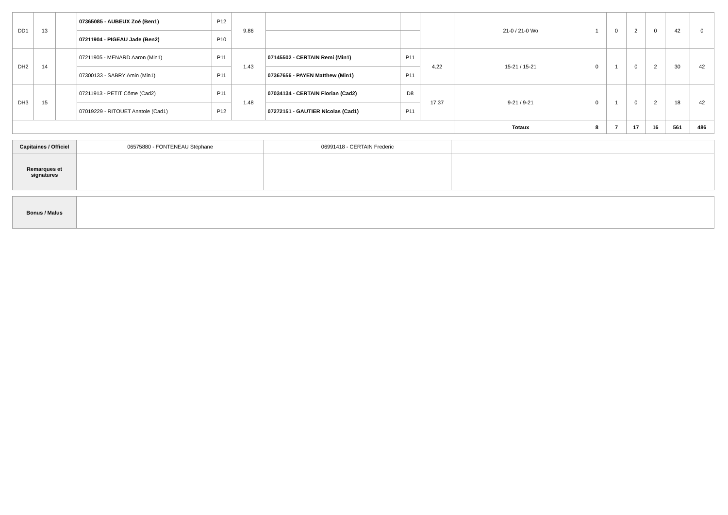| DD1 | 13 | | 07365085 - AUBEUX Zoé (Ben1) | P12 | 9.86 | | | | 21-0 / 21-0 Wo | 1 | 0 | 2 | 0 | 42 | 0 |
| | | | 07211904 - PIGEAU Jade (Ben2) | P10 | | | | | | | | | | | |
| DH2 | 14 | | 07211905 - MENARD Aaron (Min1) | P11 | 1.43 | 07145502 - CERTAIN Remi (Min1) | P11 | 4.22 | 15-21 / 15-21 | 0 | 1 | 0 | 2 | 30 | 42 |
| | | | 07300133 - SABRY Amin (Min1) | P11 | | 07367656 - PAYEN Matthew (Min1) | P11 | | | | | | | | |
| DH3 | 15 | | 07211913 - PETIT Côme (Cad2) | P11 | 1.48 | 07034134 - CERTAIN Florian (Cad2) | D8 | 17.37 | 9-21 / 9-21 | 0 | 1 | 0 | 2 | 18 | 42 |
| | | | 07019229 - RITOUET Anatole (Cad1) | P12 | | 07272151 - GAUTIER Nicolas (Cad1) | P11 | | | | | | | | |
| | | | | | | | | | Totaux | 8 | 7 | 17 | 16 | 561 | 486 |
| Capitaines / Officiel | 06575880 - FONTENEAU Stéphane | 06991418 - CERTAIN Frederic | |
| Remarques et signatures | | | |
| Bonus / Malus | |